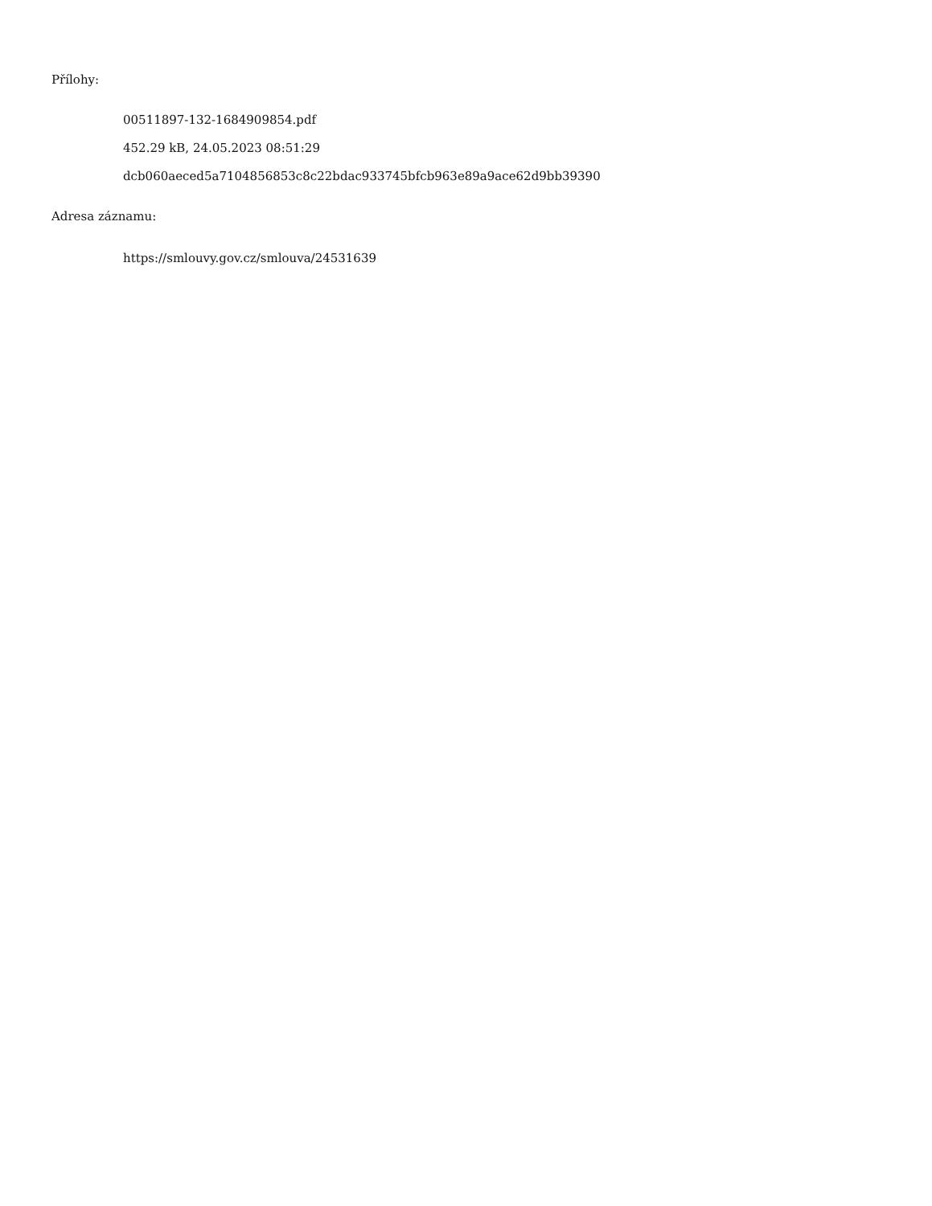Přílohy:
00511897-132-1684909854.pdf
452.29 kB, 24.05.2023 08:51:29
dcb060aeced5a7104856853c8c22bdac933745bfcb963e89a9ace62d9bb39390
Adresa záznamu:
https://smlouvy.gov.cz/smlouva/24531639